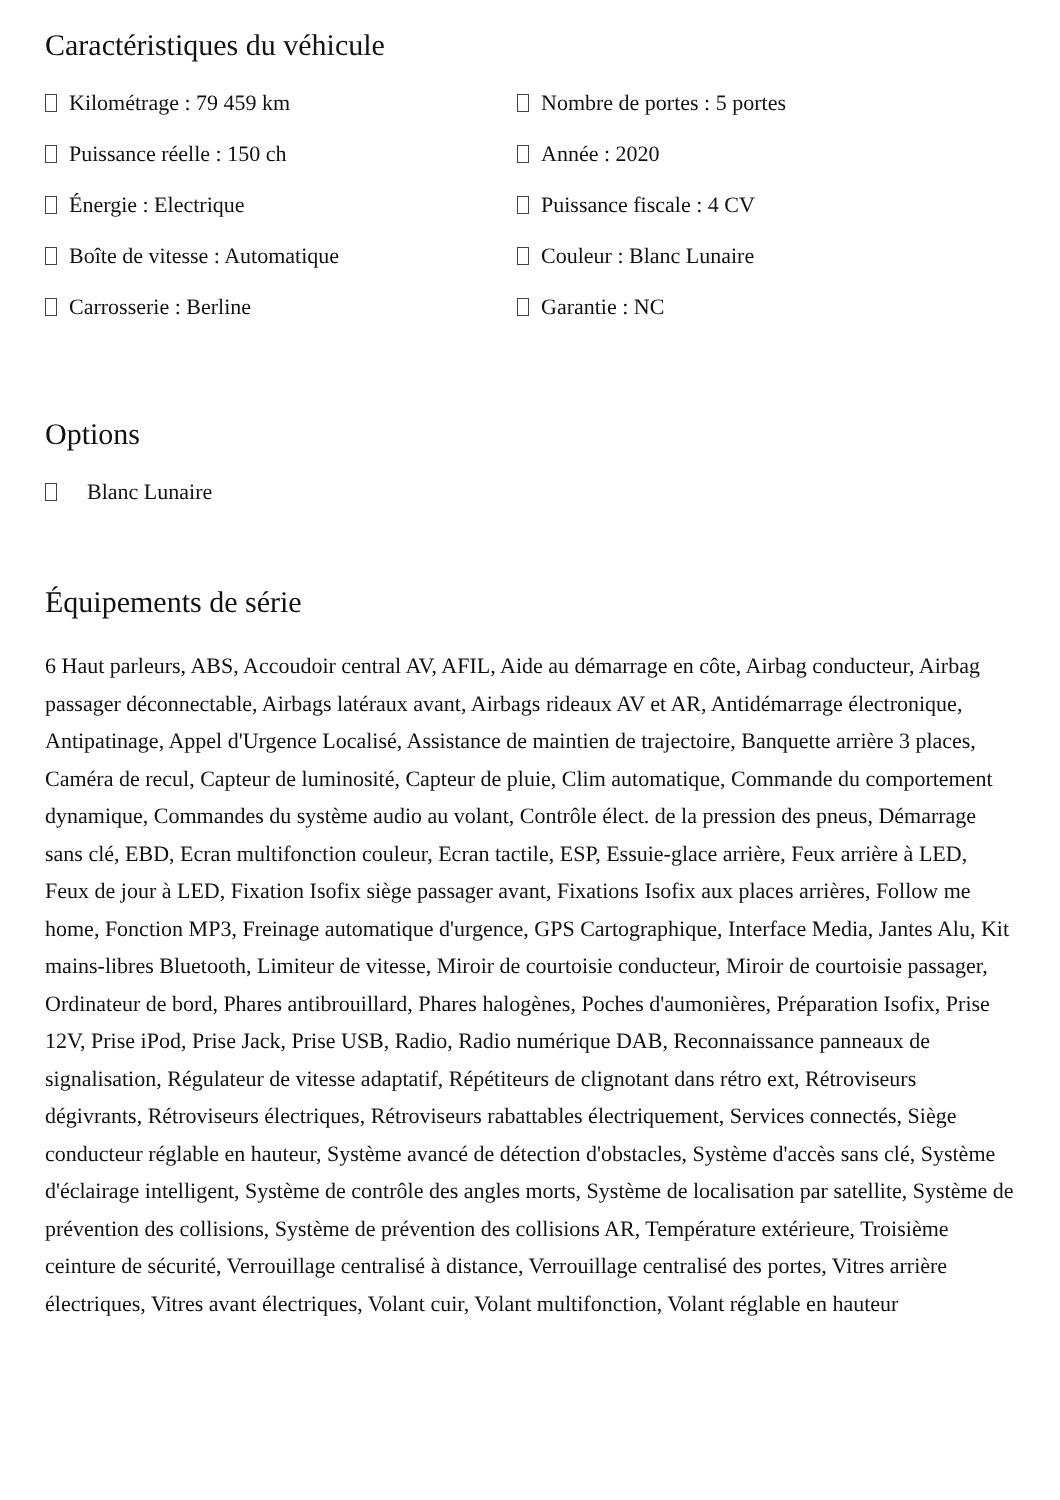Caractéristiques du véhicule
Kilométrage : 79 459 km
Nombre de portes : 5 portes
Puissance réelle : 150 ch
Année : 2020
Énergie : Electrique
Puissance fiscale : 4 CV
Boîte de vitesse : Automatique
Couleur : Blanc Lunaire
Carrosserie : Berline
Garantie : NC
Options
Blanc Lunaire
Équipements de série
6 Haut parleurs, ABS, Accoudoir central AV, AFIL, Aide au démarrage en côte, Airbag conducteur, Airbag passager déconnectable, Airbags latéraux avant, Airbags rideaux AV et AR, Antidémarrage électronique, Antipatinage, Appel d'Urgence Localisé, Assistance de maintien de trajectoire, Banquette arrière 3 places, Caméra de recul, Capteur de luminosité, Capteur de pluie, Clim automatique, Commande du comportement dynamique, Commandes du système audio au volant, Contrôle élect. de la pression des pneus, Démarrage sans clé, EBD, Ecran multifonction couleur, Ecran tactile, ESP, Essuie-glace arrière, Feux arrière à LED, Feux de jour à LED, Fixation Isofix siège passager avant, Fixations Isofix aux places arrières, Follow me home, Fonction MP3, Freinage automatique d'urgence, GPS Cartographique, Interface Media, Jantes Alu, Kit mains-libres Bluetooth, Limiteur de vitesse, Miroir de courtoisie conducteur, Miroir de courtoisie passager, Ordinateur de bord, Phares antibrouillard, Phares halogènes, Poches d'aumonières, Préparation Isofix, Prise 12V, Prise iPod, Prise Jack, Prise USB, Radio, Radio numérique DAB, Reconnaissance panneaux de signalisation, Régulateur de vitesse adaptatif, Répétiteurs de clignotant dans rétro ext, Rétroviseurs dégivrants, Rétroviseurs électriques, Rétroviseurs rabattables électriquement, Services connectés, Siège conducteur réglable en hauteur, Système avancé de détection d'obstacles, Système d'accès sans clé, Système d'éclairage intelligent, Système de contrôle des angles morts, Système de localisation par satellite, Système de prévention des collisions, Système de prévention des collisions AR, Température extérieure, Troisième ceinture de sécurité, Verrouillage centralisé à distance, Verrouillage centralisé des portes, Vitres arrière électriques, Vitres avant électriques, Volant cuir, Volant multifonction, Volant réglable en hauteur